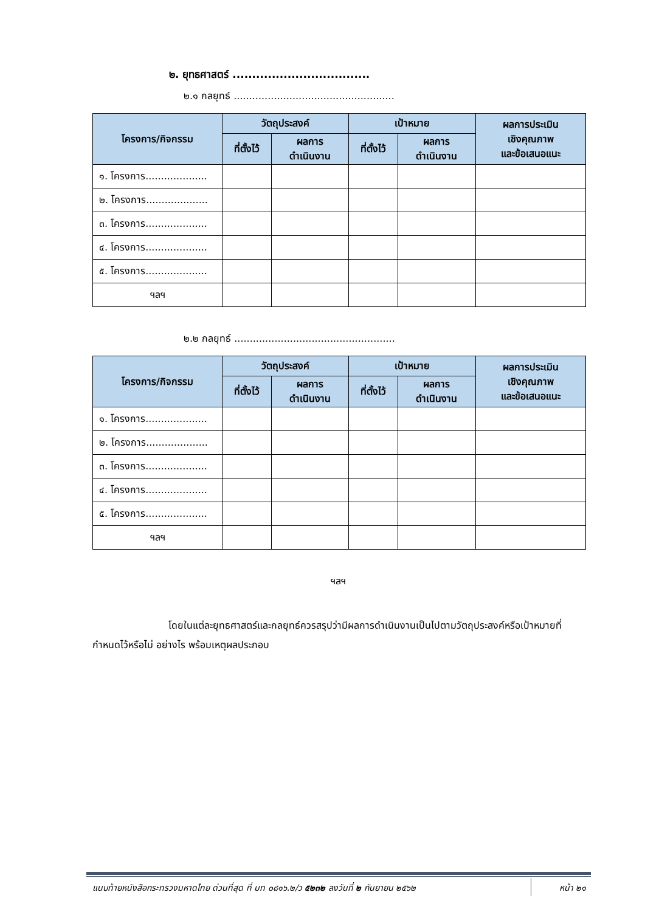๒. ยุทธศาสตร์ ...................................
๒.๑ กลยุทธ์ ....................................................
| โครงการ/กิจกรรม | วัตถุประสงค์ | | เป้าหมาย | | ผลการประเมิน เชิงคุณภาพ และข้อเสนอแนะ |
| --- | --- | --- | --- | --- | --- |
| | ที่ตั้งไว้ | ผลการ ดำเนินงาน | ที่ตั้งไว้ | ผลการ ดำเนินงาน | |
| ๑. โครงการ.................... | | | | | |
| ๒. โครงการ.................... | | | | | |
| ๓. โครงการ.................... | | | | | |
| ๔. โครงการ.................... | | | | | |
| ๕. โครงการ.................... | | | | | |
| ฯลฯ | | | | | |
๒.๒ กลยุทธ์ ....................................................
| โครงการ/กิจกรรม | วัตถุประสงค์ | | เป้าหมาย | | ผลการประเมิน เชิงคุณภาพ และข้อเสนอแนะ |
| --- | --- | --- | --- | --- | --- |
| | ที่ตั้งไว้ | ผลการ ดำเนินงาน | ที่ตั้งไว้ | ผลการ ดำเนินงาน | |
| ๑. โครงการ.................... | | | | | |
| ๒. โครงการ.................... | | | | | |
| ๓. โครงการ.................... | | | | | |
| ๔. โครงการ.................... | | | | | |
| ๕. โครงการ.................... | | | | | |
| ฯลฯ | | | | | |
ฯลฯ
โดยในแต่ละยุทธศาสตร์และกลยุทธ์ควรสรุปว่ามีผลการดำเนินงานเป็นไปตามวัตถุประสงค์หรือเป้าหมายที่กำหนดไว้หรือไม่ อย่างไร พร้อมเหตุผลประกอบ
แนบท้ายหนังสือกระทรวงมหาดไทย ด่วนที่สุด ที่ มท ๐๘๑๖.๒/ว ๕๒๓๒ ลงวันที่ ๒ กันยายน ๒๕๖๒ หน้า ๒๑